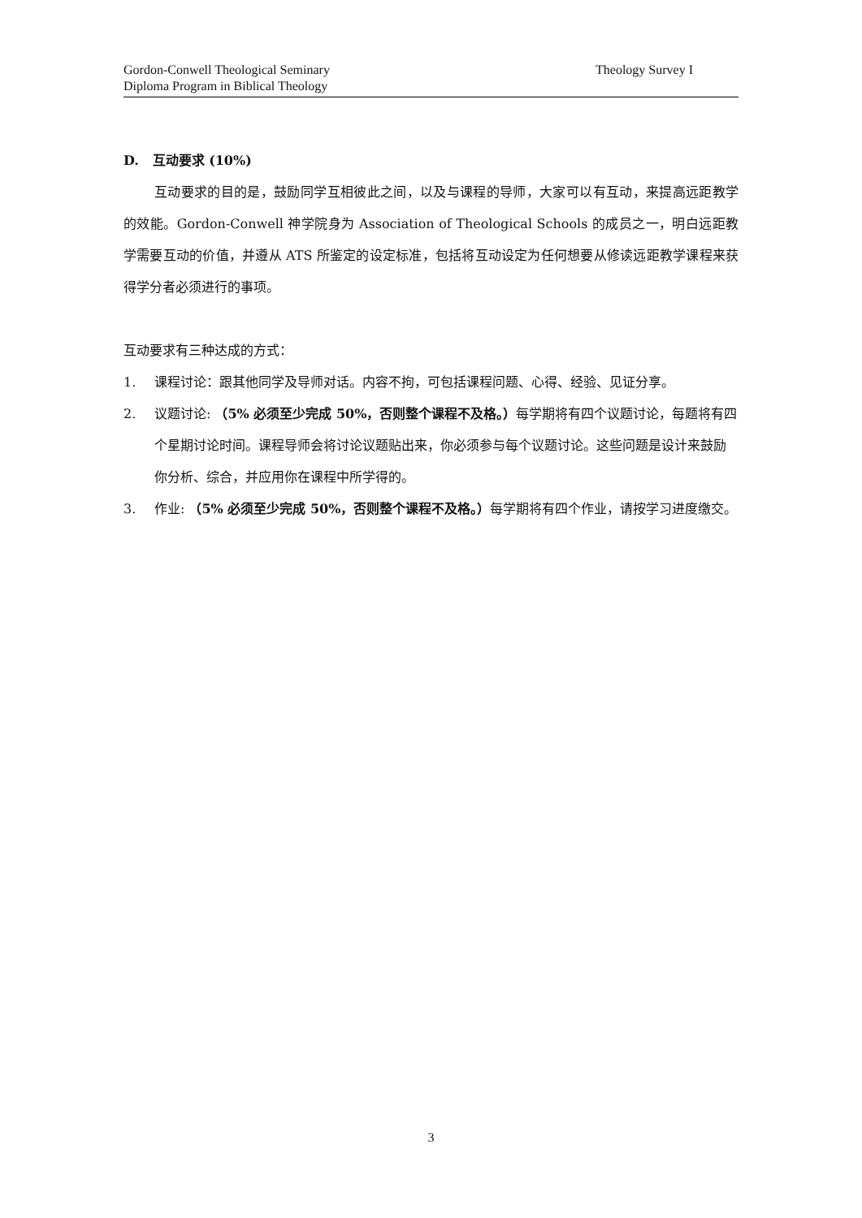Gordon-Conwell Theological Seminary
Diploma Program in Biblical Theology
Theology Survey I
D. 互动要求 (10%)
互动要求的目的是，鼓励同学互相彼此之间，以及与课程的导师，大家可以有互动，来提高远距教学的效能。Gordon-Conwell 神学院身为 Association of Theological Schools 的成员之一，明白远距教学需要互动的价值，并遵从 ATS 所鉴定的设定标准，包括将互动设定为任何想要从修读远距教学课程来获得学分者必须进行的事项。
互动要求有三种达成的方式：
1. 课程讨论：跟其他同学及导师对话。内容不拘，可包括课程问题、心得、经验、见证分享。
2. 议题讨论: （5% 必须至少完成 50%，否则整个课程不及格。）每学期将有四个议题讨论，每题将有四个星期讨论时间。课程导师会将讨论议题贴出来，你必须参与每个议题讨论。这些问题是设计来鼓励你分析、综合，并应用你在课程中所学得的。
3. 作业: （5% 必须至少完成 50%，否则整个课程不及格。）每学期将有四个作业，请按学习进度缴交。
3